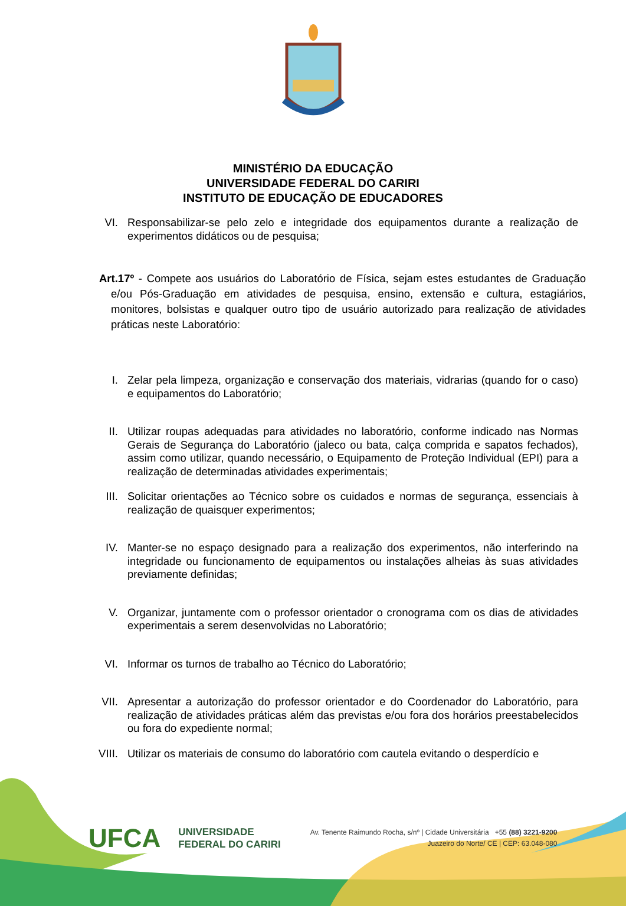MINISTÉRIO DA EDUCAÇÃO
UNIVERSIDADE FEDERAL DO CARIRI
INSTITUTO DE EDUCAÇÃO DE EDUCADORES
VI. Responsabilizar-se pelo zelo e integridade dos equipamentos durante a realização de experimentos didáticos ou de pesquisa;
Art.17º - Compete aos usuários do Laboratório de Física, sejam estes estudantes de Graduação e/ou Pós-Graduação em atividades de pesquisa, ensino, extensão e cultura, estagiários, monitores, bolsistas e qualquer outro tipo de usuário autorizado para realização de atividades práticas neste Laboratório:
I. Zelar pela limpeza, organização e conservação dos materiais, vidrarias (quando for o caso) e equipamentos do Laboratório;
II. Utilizar roupas adequadas para atividades no laboratório, conforme indicado nas Normas Gerais de Segurança do Laboratório (jaleco ou bata, calça comprida e sapatos fechados), assim como utilizar, quando necessário, o Equipamento de Proteção Individual (EPI) para a realização de determinadas atividades experimentais;
III. Solicitar orientações ao Técnico sobre os cuidados e normas de segurança, essenciais à realização de quaisquer experimentos;
IV. Manter-se no espaço designado para a realização dos experimentos, não interferindo na integridade ou funcionamento de equipamentos ou instalações alheias às suas atividades previamente definidas;
V. Organizar, juntamente com o professor orientador o cronograma com os dias de atividades experimentais a serem desenvolvidas no Laboratório;
VI. Informar os turnos de trabalho ao Técnico do Laboratório;
VII. Apresentar a autorização do professor orientador e do Coordenador do Laboratório, para realização de atividades práticas além das previstas e/ou fora dos horários preestabelecidos ou fora do expediente normal;
VIII. Utilizar os materiais de consumo do laboratório com cautela evitando o desperdício e
UFCA UNIVERSIDADE
FEDERAL DO CARIRI Av. Tenente Raimundo Rocha, s/nº | Cidade Universitária +55 (88) 3221-9200
Juazeiro do Norte/ CE | CEP: 63.048-080